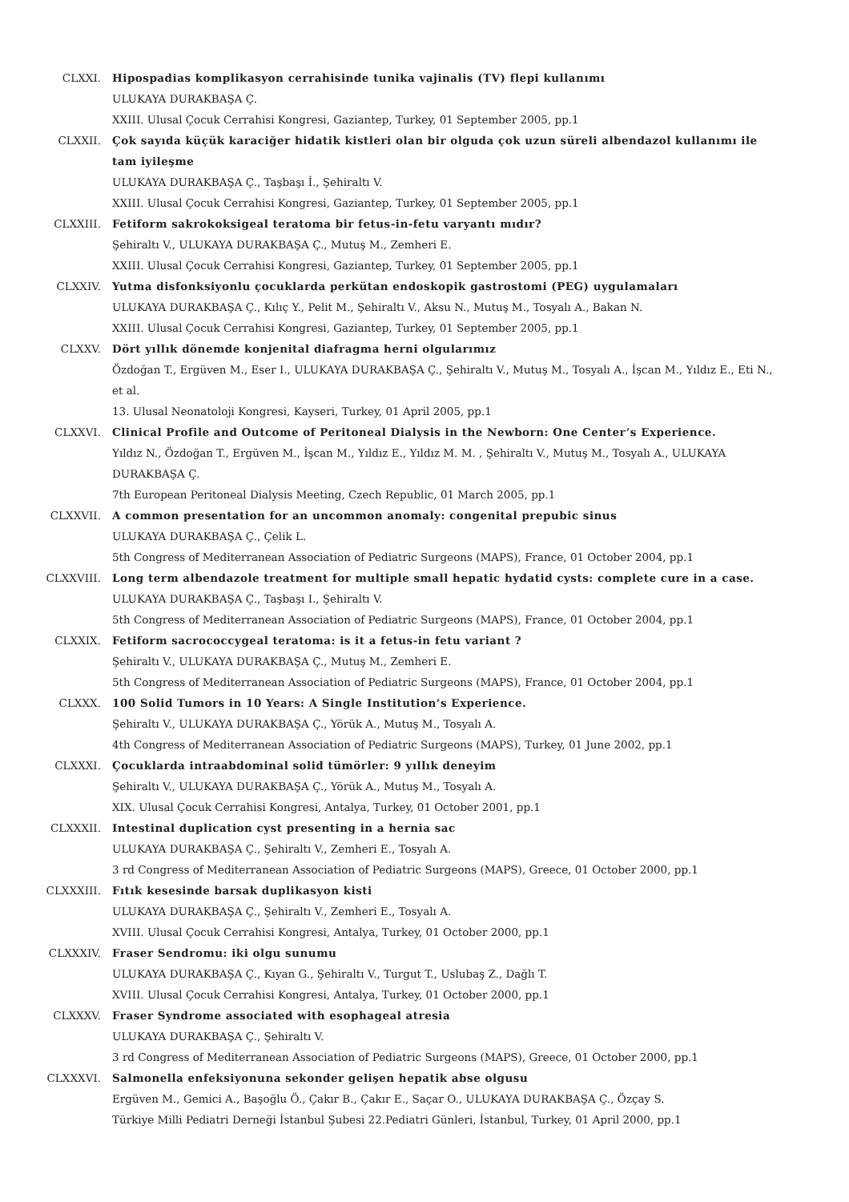CLXXI. Hipospadias komplikasyon cerrahisinde tunika vajinalis (TV) flepi kullanımı
ULUKAYA DURAKBAŞA Ç.
XXIII. Ulusal Çocuk Cerrahisi Kongresi, Gaziantep, Turkey, 01 September 2005, pp.1
CLXXII. Çok sayıda küçük karaciğer hidatik kistleri olan bir olguda çok uzun süreli albendazol kullanımı ile tam iyileşme
ULUKAYA DURAKBAŞA Ç., Taşbaşı İ., Şehiraltı V.
XXIII. Ulusal Çocuk Cerrahisi Kongresi, Gaziantep, Turkey, 01 September 2005, pp.1
CLXXIII. Fetiform sakrokoksigeal teratoma bir fetus-in-fetu varyantı mıdır?
Şehiraltı V., ULUKAYA DURAKBAŞA Ç., Mutuş M., Zemheri E.
XXIII. Ulusal Çocuk Cerrahisi Kongresi, Gaziantep, Turkey, 01 September 2005, pp.1
CLXXIV. Yutma disfonksiyonlu çocuklarda perkütan endoskopik gastrostomi (PEG) uygulamaları
ULUKAYA DURAKBAŞA Ç., Kılıç Y., Pelit M., Şehiraltı V., Aksu N., Mutuş M., Tosyalı A., Bakan N.
XXIII. Ulusal Çocuk Cerrahisi Kongresi, Gaziantep, Turkey, 01 September 2005, pp.1
CLXXV. Dört yıllık dönemde konjenital diafragma herni olgularımız
Özdoğan T., Ergüven M., Eser I., ULUKAYA DURAKBAŞA Ç., Şehiraltı V., Mutuş M., Tosyalı A., İşcan M., Yıldız E., Eti N., et al.
13. Ulusal Neonatoloji Kongresi, Kayseri, Turkey, 01 April 2005, pp.1
CLXXVI. Clinical Profile and Outcome of Peritoneal Dialysis in the Newborn: One Center’s Experience.
Yıldız N., Özdoğan T., Ergüven M., İşcan M., Yıldız E., Yıldız M. M. , Şehiraltı V., Mutuş M., Tosyalı A., ULUKAYA DURAKBAŞA Ç.
7th European Peritoneal Dialysis Meeting, Czech Republic, 01 March 2005, pp.1
CLXXVII. A common presentation for an uncommon anomaly: congenital prepubic sinus
ULUKAYA DURAKBAŞA Ç., Çelik L.
5th Congress of Mediterranean Association of Pediatric Surgeons (MAPS), France, 01 October 2004, pp.1
CLXXVIII. Long term albendazole treatment for multiple small hepatic hydatid cysts: complete cure in a case.
ULUKAYA DURAKBAŞA Ç., Taşbaşı I., Şehiraltı V.
5th Congress of Mediterranean Association of Pediatric Surgeons (MAPS), France, 01 October 2004, pp.1
CLXXIX. Fetiform sacrococcygeal teratoma: is it a fetus-in fetu variant ?
Şehiraltı V., ULUKAYA DURAKBAŞA Ç., Mutuş M., Zemheri E.
5th Congress of Mediterranean Association of Pediatric Surgeons (MAPS), France, 01 October 2004, pp.1
CLXXX. 100 Solid Tumors in 10 Years: A Single Institution’s Experience.
Şehiraltı V., ULUKAYA DURAKBAŞA Ç., Yörük A., Mutuş M., Tosyalı A.
4th Congress of Mediterranean Association of Pediatric Surgeons (MAPS), Turkey, 01 June 2002, pp.1
CLXXXI. Çocuklarda intraabdominal solid tümörler: 9 yıllık deneyim
Şehiraltı V., ULUKAYA DURAKBAŞA Ç., Yörük A., Mutuş M., Tosyalı A.
XIX. Ulusal Çocuk Cerrahisi Kongresi, Antalya, Turkey, 01 October 2001, pp.1
CLXXXII. Intestinal duplication cyst presenting in a hernia sac
ULUKAYA DURAKBAŞA Ç., Şehiraltı V., Zemheri E., Tosyalı A.
3 rd Congress of Mediterranean Association of Pediatric Surgeons (MAPS), Greece, 01 October 2000, pp.1
CLXXXIII. Fıtık kesesinde barsak duplikasyon kisti
ULUKAYA DURAKBAŞA Ç., Şehiraltı V., Zemheri E., Tosyalı A.
XVIII. Ulusal Çocuk Cerrahisi Kongresi, Antalya, Turkey, 01 October 2000, pp.1
CLXXXIV. Fraser Sendromu: iki olgu sunumu
ULUKAYA DURAKBAŞA Ç., Kıyan G., Şehiraltı V., Turgut T., Uslubaş Z., Dağlı T.
XVIII. Ulusal Çocuk Cerrahisi Kongresi, Antalya, Turkey, 01 October 2000, pp.1
CLXXXV. Fraser Syndrome associated with esophageal atresia
ULUKAYA DURAKBAŞA Ç., Şehiraltı V.
3 rd Congress of Mediterranean Association of Pediatric Surgeons (MAPS), Greece, 01 October 2000, pp.1
CLXXXVI. Salmonella enfeksiyonuna sekonder gelişen hepatik abse olgusu
Ergüven M., Gemici A., Başoğlu Ö., Çakır B., Çakır E., Saçar O., ULUKAYA DURAKBAŞA Ç., Özçay S.
Türkiye Milli Pediatri Derneği İstanbul Şubesi 22.Pediatri Günleri, İstanbul, Turkey, 01 April 2000, pp.1